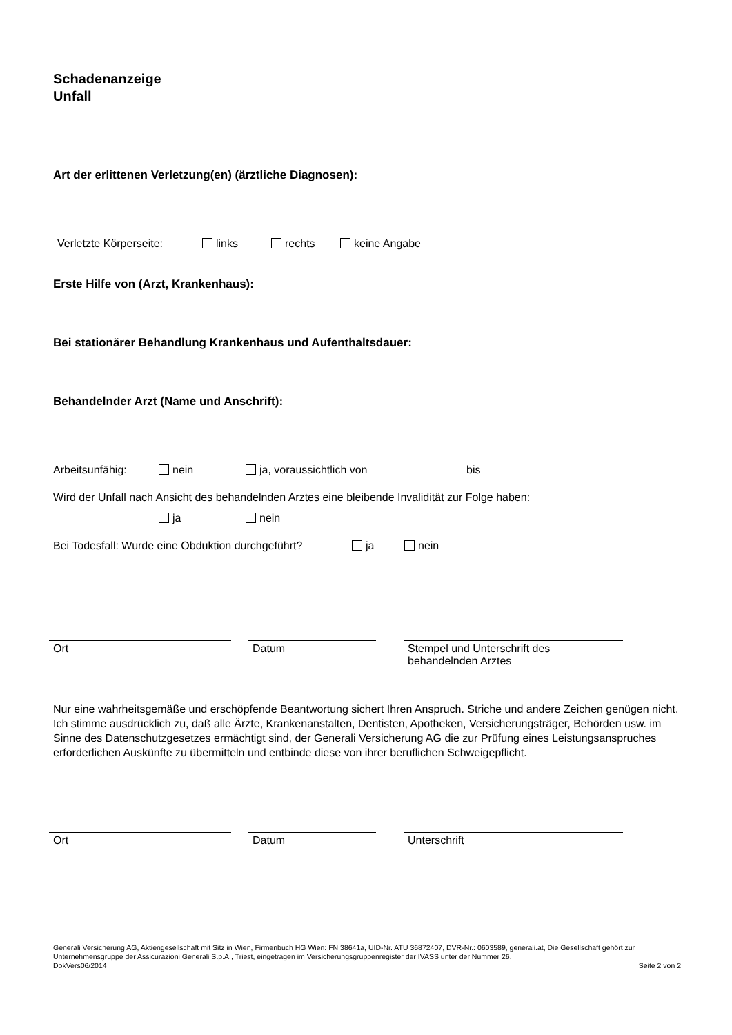Schadenanzeige
Unfall
Art der erlittenen Verletzung(en) (ärztliche Diagnosen):
Verletzte Körperseite: links rechts keine Angabe
Erste Hilfe von (Arzt, Krankenhaus):
Bei stationärer Behandlung Krankenhaus und Aufenthaltsdauer:
Behandelnder Arzt (Name und Anschrift):
Arbeitsunfähig: nein ja, voraussichtlich von bis
Wird der Unfall nach Ansicht des behandelnden Arztes eine bleibende Invalidität zur Folge haben:
ja nein
Bei Todesfall: Wurde eine Obduktion durchgeführt? ja nein
Ort Datum Stempel und Unterschrift des
behandelnden Arztes
Nur eine wahrheitsgemäße und erschöpfende Beantwortung sichert Ihren Anspruch. Striche und andere Zeichen genügen nicht. Ich stimme ausdrücklich zu, daß alle Ärzte, Krankenanstalten, Dentisten, Apotheken, Versicherungsträger, Behörden usw. im Sinne des Datenschutzgesetzes ermächtigt sind, der Generali Versicherung AG die zur Prüfung eines Leistungsanspruches erforderlichen Auskünfte zu übermitteln und entbinde diese von ihrer beruflichen Schweigepflicht.
Ort Datum Unterschrift
Generali Versicherung AG, Aktiengesellschaft mit Sitz in Wien, Firmenbuch HG Wien: FN 38641a, UID-Nr. ATU 36872407, DVR-Nr.: 0603589, generali.at, Die Gesellschaft gehört zur Unternehmensgruppe der Assicurazioni Generali S.p.A., Triest, eingetragen im Versicherungsgruppenregister der IVASS unter der Nummer 26.
DokVers06/2014 Seite 2 von 2